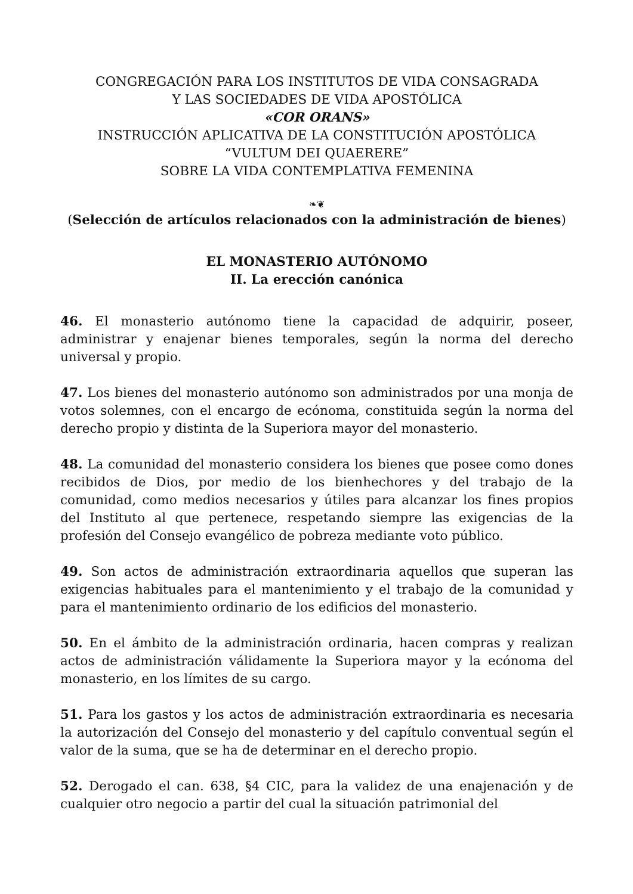CONGREGACIÓN PARA LOS INSTITUTOS DE VIDA CONSAGRADA
Y LAS SOCIEDADES DE VIDA APOSTÓLICA
«COR ORANS»
INSTRUCCIÓN APLICATIVA DE LA CONSTITUCIÓN APOSTÓLICA
“VULTUM DEI QUAERERE”
SOBRE LA VIDA CONTEMPLATIVA FEMENINA
❧❦
(Selección de artículos relacionados con la administración de bienes)
EL MONASTERIO AUTÓNOMO
II. La erección canónica
46. El monasterio autónomo tiene la capacidad de adquirir, poseer, administrar y enajenar bienes temporales, según la norma del derecho universal y propio.
47. Los bienes del monasterio autónomo son administrados por una monja de votos solemnes, con el encargo de ecónoma, constituida según la norma del derecho propio y distinta de la Superiora mayor del monasterio.
48. La comunidad del monasterio considera los bienes que posee como dones recibidos de Dios, por medio de los bienhechores y del trabajo de la comunidad, como medios necesarios y útiles para alcanzar los fines propios del Instituto al que pertenece, respetando siempre las exigencias de la profesión del Consejo evangélico de pobreza mediante voto público.
49. Son actos de administración extraordinaria aquellos que superan las exigencias habituales para el mantenimiento y el trabajo de la comunidad y para el mantenimiento ordinario de los edificios del monasterio.
50. En el ámbito de la administración ordinaria, hacen compras y realizan actos de administración válidamente la Superiora mayor y la ecónoma del monasterio, en los límites de su cargo.
51. Para los gastos y los actos de administración extraordinaria es necesaria la autorización del Consejo del monasterio y del capítulo conventual según el valor de la suma, que se ha de determinar en el derecho propio.
52. Derogado el can. 638, §4 CIC, para la validez de una enajenación y de cualquier otro negocio a partir del cual la situación patrimonial del